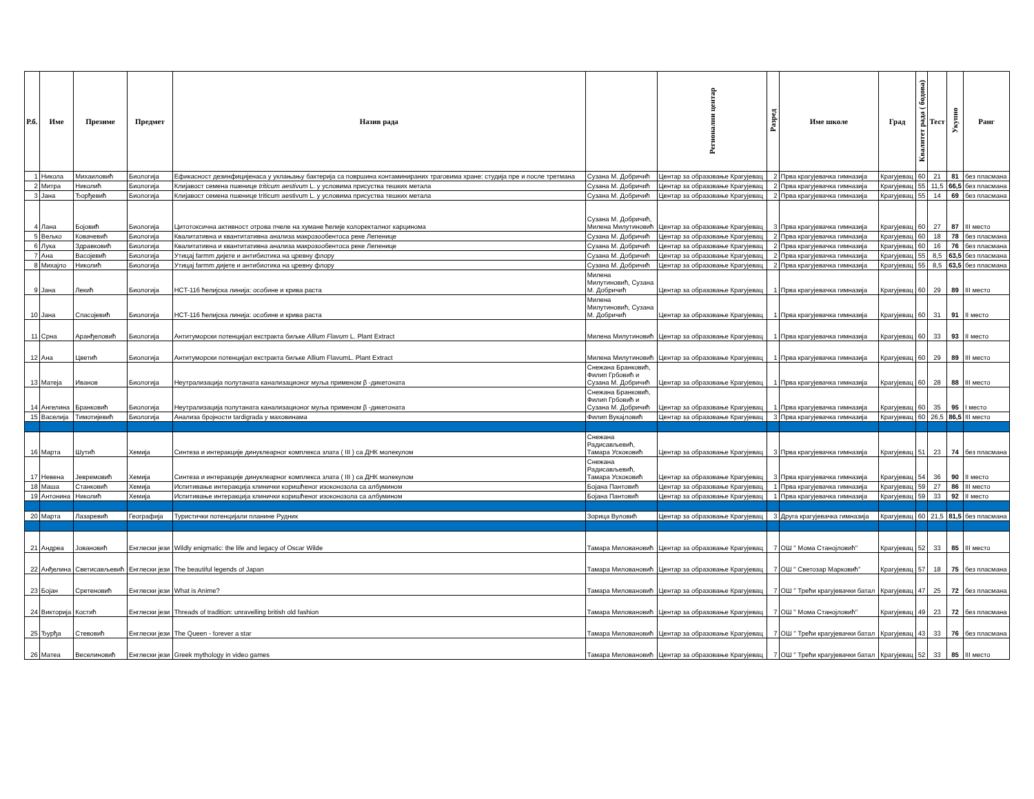| Р.б. | Име | Презиме | Предмет | Назив рада | | Регионални центар | Разред | Име школе | Град | Квалитет рада ( бодова) | Тест | Укупно | Ранг |
| --- | --- | --- | --- | --- | --- | --- | --- | --- | --- | --- | --- | --- | --- |
| 1 | Никола | Михаиловић | Биологија | Ефикасност дезинфицијенаса у уклањању бактерија са површина контаминираних траговима хране: студија пре и после третмана | Сузана М. Добричић | Центар за образовање Крагујевац | 2 | Прва крагујевачка гимназија | Крагујевац | 60 | 21 | 81 | без пласмана |
| 2 | Митра | Николић | Биологија | Клијавост семена пшенице triticum aestivum L. у условима присуства тешких метала | Сузана М. Добричић | Центар за образовање Крагујевац | 2 | Прва крагујевачка гимназија | Крагујевац | 55 | 11,5 | 66,5 | без пласмана |
| 3 | Јана | Ђорђевић | Биологија | Клијавост семена пшенице triticum aestivum L. у условима присуства тешких метала | Сузана М. Добричић | Центар за образовање Крагујевац | 2 | Прва крагујевачка гимназија | Крагујевац | 55 | 14 | 69 | без пласмана |
| 4 | Лана | Бојовић | Биологија | Цитотоксична активност отрова пчеле на хумане ћелије колоректалног карцинома | Сузана М. Добричић, Милена Милутиновић | Центар за образовање Крагујевац | 3 | Прва крагујевачка гимназија | Крагујевац | 60 | 27 | 87 | III место |
| 5 | Вељко | Ковачевић | Биологија | Квалитативна и квантитативна анализа макрозообентоса реке Лепенице | Сузана М. Добричић | Центар за образовање Крагујевац | 2 | Прва крагујевачка гимназија | Крагујевац | 60 | 18 | 78 | без пласмана |
| 6 | Лука | Здравковић | Биологија | Квалитативна и квантитативна анализа макрозообентоса реке Лепенице | Сузана М. Добричић | Центар за образовање Крагујевац | 2 | Прва крагујевачка гимназија | Крагујевац | 60 | 16 | 76 | без пласмана |
| 7 | Ана | Васојевић | Биологија | Утицај farmm дијете и антибиотика на цревну флору | Сузана М. Добричић | Центар за образовање Крагујевац | 2 | Прва крагујевачка гимназија | Крагујевац | 55 | 8,5 | 63,5 | без пласмана |
| 8 | Михајло | Николић | Биологија | Утицај farmm дијете и антибиотика на цревну флору | Сузана М. Добричић | Центар за образовање Крагујевац | 2 | Прва крагујевачка гимназија | Крагујевац | 55 | 8,5 | 63,5 | без пласмана |
| 9 | Јана | Лекић | Биологија | HCT-116 ћелијска линија: особине и крива раста | Милена Милутиновић, Сузана М. Добричић | Центар за образовање Крагујевац | 1 | Прва крагујевачка гимназија | Крагујевац | 60 | 29 | 89 | III место |
| 10 | Јана | Спасојевић | Биологија | HCT-116 ћелијска линија: особине и крива раста | Милена Милутиновић, Сузана М. Добричић | Центар за образовање Крагујевац | 1 | Прва крагујевачка гимназија | Крагујевац | 60 | 31 | 91 | II место |
| 11 | Срна | Аранђеловић | Биологија | Антитуморски потенцијал екстракта биљке Allium Flavum L. Plant Extract | Милена Милутиновић | Центар за образовање Крагујевац | 1 | Прва крагујевачка гимназија | Крагујевац | 60 | 33 | 93 | II место |
| 12 | Ана | Цветић | Биологија | Антитуморски потенцијал екстракта биљке Allium FlavumL. Plant Extract | Милена Милутиновић | Центар за образовање Крагујевац | 1 | Прва крагујевачка гимназија | Крагујевац | 60 | 29 | 89 | III место |
| 13 | Матеја | Иванов | Биологија | Неутрализација полутаната канализационог муља применом β -дикетоната | Снежана Бранковић, Филип Грбовић и Сузана М. Добричић | Центар за образовање Крагујевац | 1 | Прва крагујевачка гимназија | Крагујевац | 60 | 28 | 88 | III место |
| 14 | Ангелина | Бранковић | Биологија | Неутрализација полутаната канализационог муља применом β -дикетоната | Снежана Бранковић, Филип Грбовић и Сузана М. Добричић | Центар за образовање Крагујевац | 1 | Прва крагујевачка гимназија | Крагујевац | 60 | 35 | 95 | I место |
| 15 | Васелија | Тимотијевић | Биологија | Анализа бројности tardigrada у маховинама | Филип Вукајловић | Центар за образовање Крагујевац | 3 | Прва крагујевачка гимназија | Крагујевац | 60 | 26,5 | 86,5 | III место |
| 16 | Марта | Шутић | Хемија | Синтеза и интеракције динуклеарног комплекса злата ( III ) са ДНК молекулом | Снежана Радисављевић, Тамара Ускоковић | Центар за образовање Крагујевац | 3 | Прва крагујевачка гимназија | Крагујевац | 51 | 23 | 74 | без пласмана |
| 17 | Невена | Јевремовић | Хемија | Синтеза и интеракције динуклеарног комплекса злата ( III ) са ДНК молекулом | Снежана Радисављевић, Тамара Ускоковић | Центар за образовање Крагујевац | 3 | Прва крагујевачка гимназија | Крагујевац | 54 | 36 | 90 | II место |
| 18 | Маша | Станковић | Хемија | Испитивање интеракција клинички коришћеног изоконозола са албумином | Бојана Пантовић | Центар за образовање Крагујевац | 1 | Прва крагујевачка гимназија | Крагујевац | 59 | 27 | 86 | III место |
| 19 | Антонина | Николић | Хемија | Испитивање интеракција клинички коришћеног изоконозола са албумином | Бојана Пантовић | Центар за образовање Крагујевац | 1 | Прва крагујевачка гимназија | Крагујевац | 59 | 33 | 92 | II место |
| 20 | Марта | Лазаревић | Географија | Туристички потенцијали планине Рудник | Зорица Вуловић | Центар за образовање Крагујевац | 3 | Друга крагујевачка гимназија | Крагујевац | 60 | 21,5 | 81,5 | без пласмана |
| 21 | Андреа | Јовановић | Енглески јези | Wildly enigmatic: the life and legacy of Oscar Wilde | Тамара Миловановић | Центар за образовање Крагујевац | 7 | ОШ " Мома Станојловић" | Крагујевац | 52 | 33 | 85 | III место |
| 22 | Анђелина | Светисављевић | Енглески јези | The beautiful legends of Japan | Тамара Миловановић | Центар за образовање Крагујевац | 7 | ОШ " Светозар Марковић" | Крагујевац | 57 | 18 | 75 | без пласмана |
| 23 | Бојан | Сретеновић | Енглески јези | What is Anime? | Тамара Миловановић | Центар за образовање Крагујевац | 7 | ОШ " Трећи крагујевачки батал | Крагујевац | 47 | 25 | 72 | без пласмана |
| 24 | Викторија | Костић | Енглески јези | Threads of tradition: unravelling british old fashion | Тамара Миловановић | Центар за образовање Крагујевац | 7 | ОШ " Мома Станојловић" | Крагујевац | 49 | 23 | 72 | без пласмана |
| 25 | Ђурђа | Стевовић | Енглески јези | The Queen - forever a star | Тамара Миловановић | Центар за образовање Крагујевац | 7 | ОШ " Трећи крагујевачки батал | Крагујевац | 43 | 33 | 76 | без пласмана |
| 26 | Матеа | Веселиновић | Енглески јези | Greek mythology in video games | Тамара Миловановић | Центар за образовање Крагујевац | 7 | ОШ " Трећи крагујевачки батал | Крагујевац | 52 | 33 | 85 | III место |